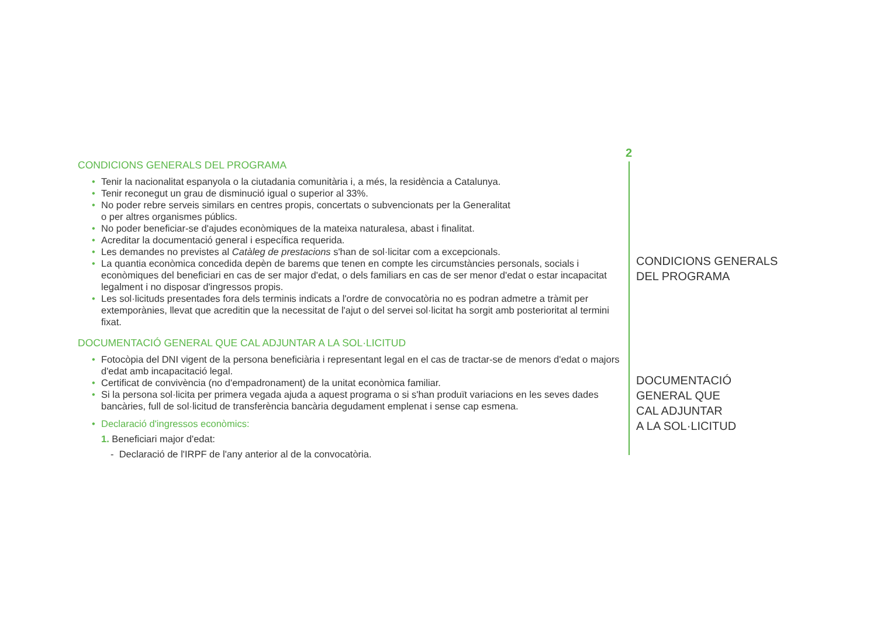CONDICIONS GENERALS DEL PROGRAMA
• Tenir la nacionalitat espanyola o la ciutadania comunitària i, a més, la residència a Catalunya.
• Tenir reconegut un grau de disminució igual o superior al 33%.
• No poder rebre serveis similars en centres propis, concertats o subvencionats per la Generalitat
o per altres organismes públics.
• No poder beneficiar-se d'ajudes econòmiques de la mateixa naturalesa, abast i finalitat.
• Acreditar la documentació general i específica requerida.
• Les demandes no previstes al Catàleg de prestacions s'han de sol·licitar com a excepcionals.
• La quantia econòmica concedida depèn de barems que tenen en compte les circumstàncies personals, socials i econòmiques del beneficiari en cas de ser major d'edat, o dels familiars en cas de ser menor d'edat o estar incapacitat legalment i no disposar d'ingressos propis.
• Les sol·licituds presentades fora dels terminis indicats a l'ordre de convocatòria no es podran admetre a tràmit per extemporànies, llevat que acreditin que la necessitat de l'ajut o del servei sol·licitat ha sorgit amb posterioritat al termini fixat.
DOCUMENTACIÓ GENERAL QUE CAL ADJUNTAR A LA SOL·LICITUD
• Fotocòpia del DNI vigent de la persona beneficiària i representant legal en el cas de tractar-se de menors d'edat o majors d'edat amb incapacitació legal.
• Certificat de convivència (no d'empadronament) de la unitat econòmica familiar.
• Si la persona sol·licita per primera vegada ajuda a aquest programa o si s'han produït variacions en les seves dades bancàries, full de sol·licitud de transferència bancària degudament emplenat i sense cap esmena.
• Declaració d'ingressos econòmics:
1. Beneficiari major d'edat:
- Declaració de l'IRPF de l'any anterior al de la convocatòria.
2
CONDICIONS GENERALS
DEL PROGRAMA
DOCUMENTACIÓ
GENERAL QUE
CAL ADJUNTAR
A LA SOL·LICITUD